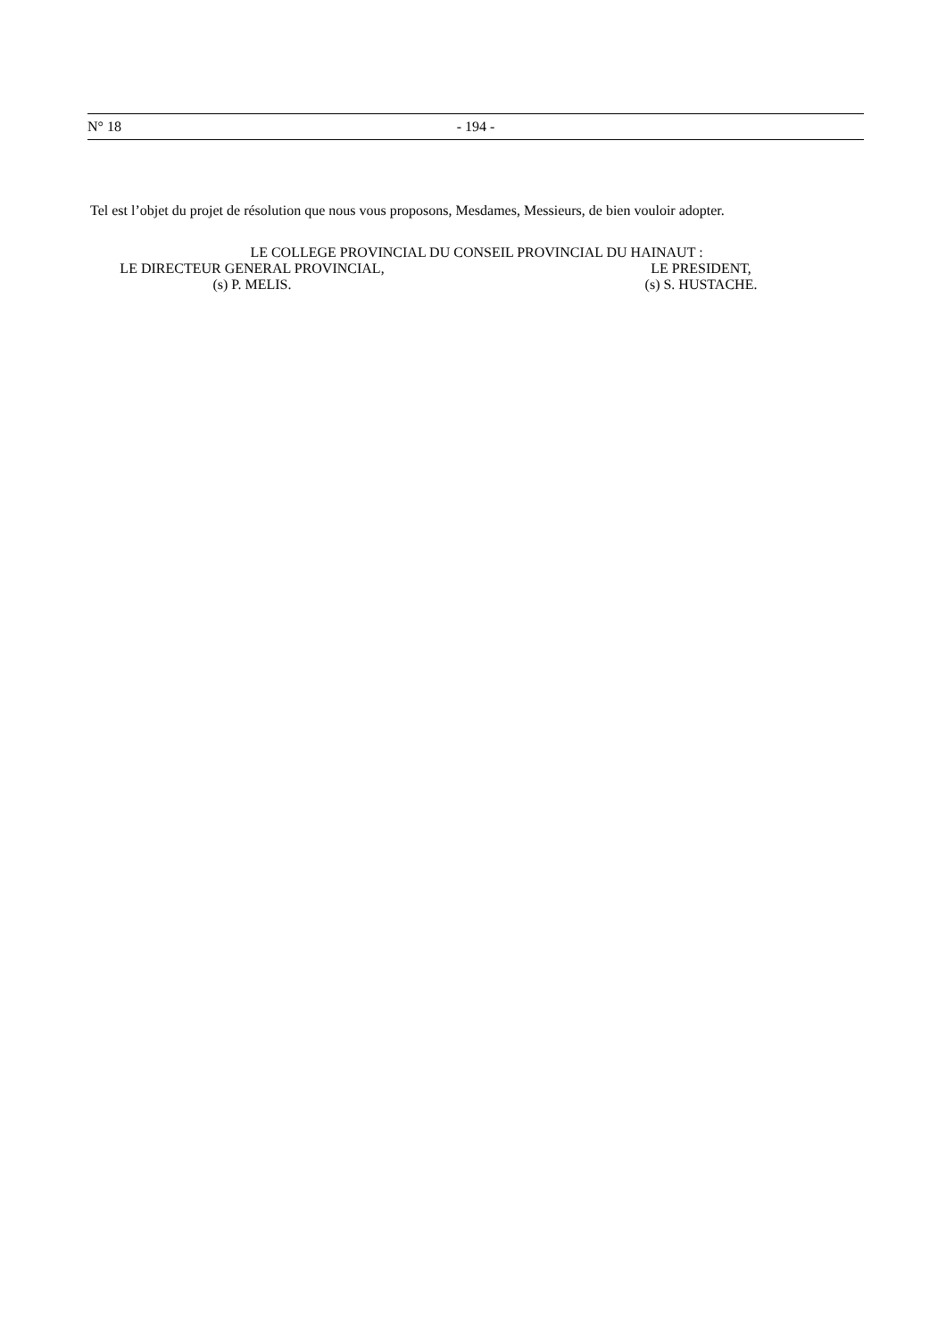N° 18 - 194 -
Tel est l’objet du projet de résolution que nous vous proposons, Mesdames, Messieurs, de bien vouloir adopter.
LE COLLEGE PROVINCIAL DU CONSEIL PROVINCIAL DU HAINAUT :
LE DIRECTEUR GENERAL PROVINCIAL,
LE PRESIDENT,
(s) P. MELIS. (s) S. HUSTACHE.